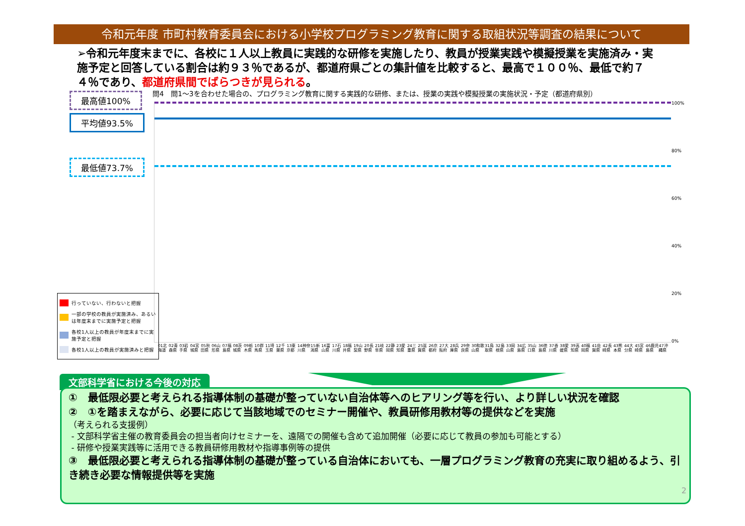令和元年度 市町村教育委員会における小学校プログラミング教育に関する取組状況等調査の結果について
➢令和元年度末までに、各校に１人以上教員に実践的な研修を実施したり、教員が授業実践や模擬授業を実施済み・実施予定と回答している割合は約９３％であるが、都道府県ごとの集計値を比較すると、最高で１００％、最低で約７４％であり、都道府県間でばらつきが見られる。
最高値100%
平均値93.5%
最低値73.7%
問4　問1～3を合わせた場合の、プログラミング教育に関する実践的な研修、または、授業の実践や模擬授業の実施状況・予定（都道府県別）
100%
80%
60%
40%
20%
0%
01北海道 02青森県 03岩手県 04宮城県 05秋田県 06山形県 07福島県 08茨城県 09栃木県 10群馬県 11埼玉県 12千葉県 13東京都 14神奈川県 15新潟県 16富山県 17石川県 18福井県 19山梨県 20長野県 21岐阜県 22静岡県 23愛知県 24三重県 25滋賀県 26京都府 27大阪府 28兵庫県 29奈良県 30和歌山県 31鳥取県 32島根県 33岡山県 34広島県 35山口県 36徳島県 37香川県 38愛媛県 39高知県 40福岡県 41佐賀県 42長崎県 43熊本県 44大分県 45宮崎県 46鹿児島県 47沖縄県
行っていない、行わないと把握
一部の学校の教員が実施済み、あるいは年度末までに実施予定と把握
各校1人以上の教員が年度末までに実施予定と把握
各校1人以上の教員が実施済みと把握
文部科学省における今後の対応
①　最低限必要と考えられる指導体制の基礎が整っていない自治体等へのヒアリング等を行い、より詳しい状況を確認
②　①を踏まえながら、必要に応じて当該地域でのセミナー開催や、教員研修用教材等の提供などを実施
（考えられる支援例）
- 文部科学省主催の教育委員会の担当者向けセミナーを、遠隔での開催も含めて追加開催（必要に応じて教員の参加も可能とする）
- 研修や授業実践等に活用できる教員研修用教材や指導事例等の提供
③　最低限必要と考えられる指導体制の基礎が整っている自治体においても、一層プログラミング教育の充実に取り組めるよう、引き続き必要な情報提供等を実施
2